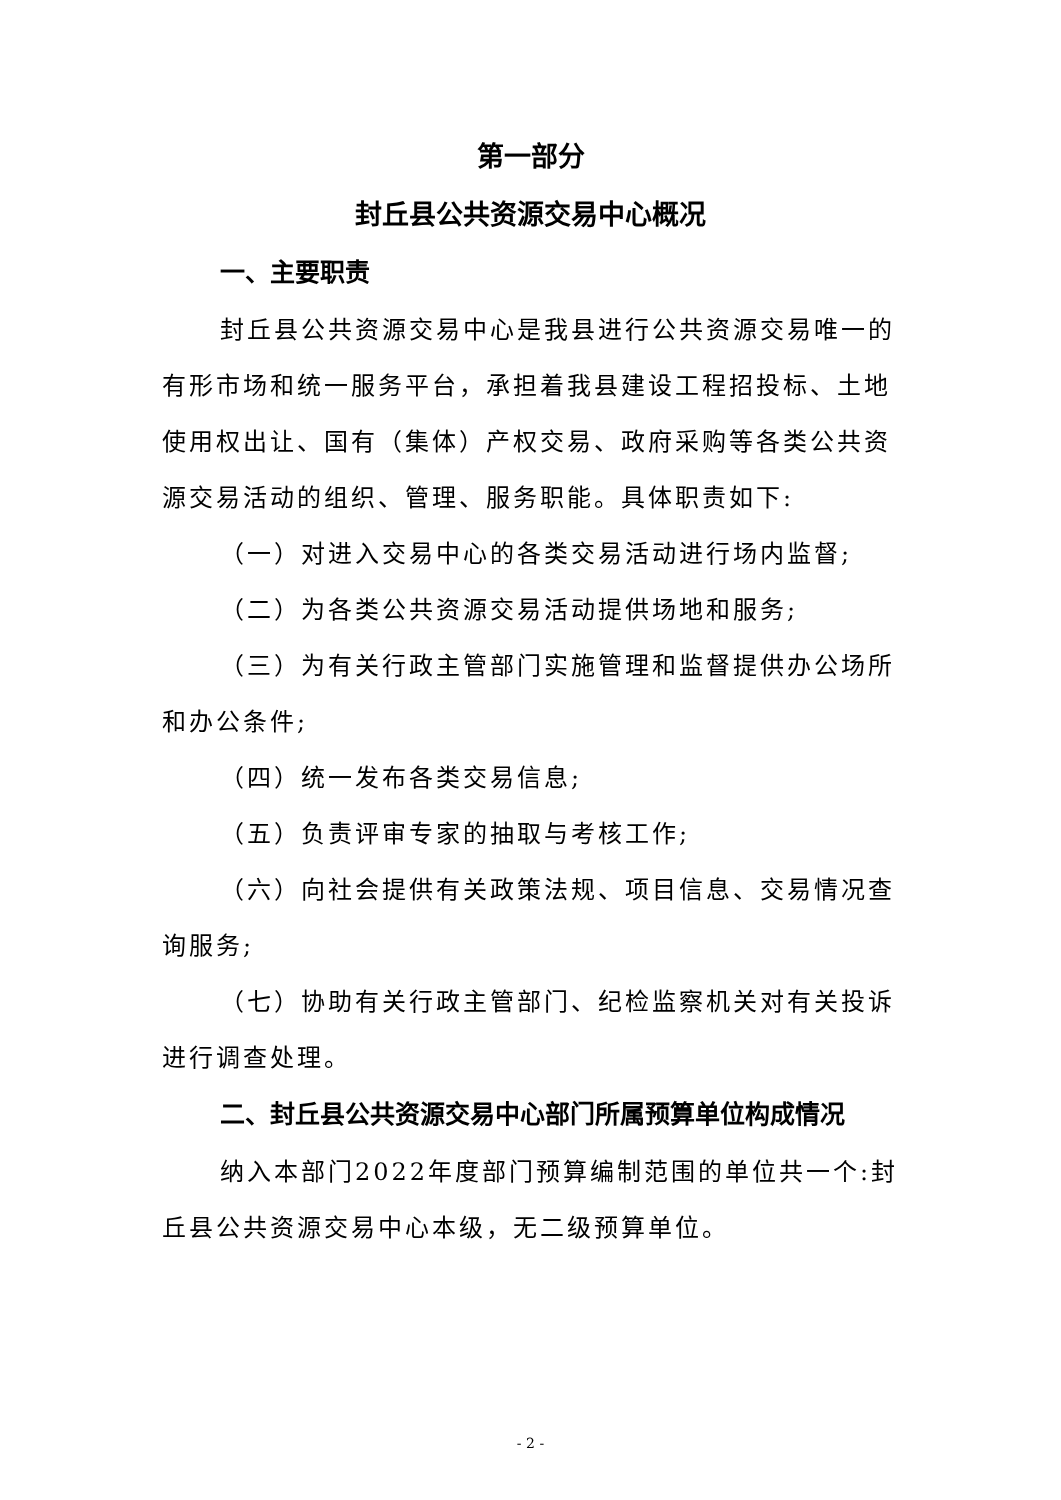第一部分
封丘县公共资源交易中心概况
一、主要职责
封丘县公共资源交易中心是我县进行公共资源交易唯一的有形市场和统一服务平台，承担着我县建设工程招投标、土地使用权出让、国有（集体）产权交易、政府采购等各类公共资源交易活动的组织、管理、服务职能。具体职责如下:
（一）对进入交易中心的各类交易活动进行场内监督;
（二）为各类公共资源交易活动提供场地和服务;
（三）为有关行政主管部门实施管理和监督提供办公场所和办公条件;
（四）统一发布各类交易信息;
（五）负责评审专家的抽取与考核工作;
（六）向社会提供有关政策法规、项目信息、交易情况查询服务;
（七）协助有关行政主管部门、纪检监察机关对有关投诉进行调查处理。
二、封丘县公共资源交易中心部门所属预算单位构成情况
纳入本部门2022年度部门预算编制范围的单位共一个:封丘县公共资源交易中心本级，无二级预算单位。
- 2 -